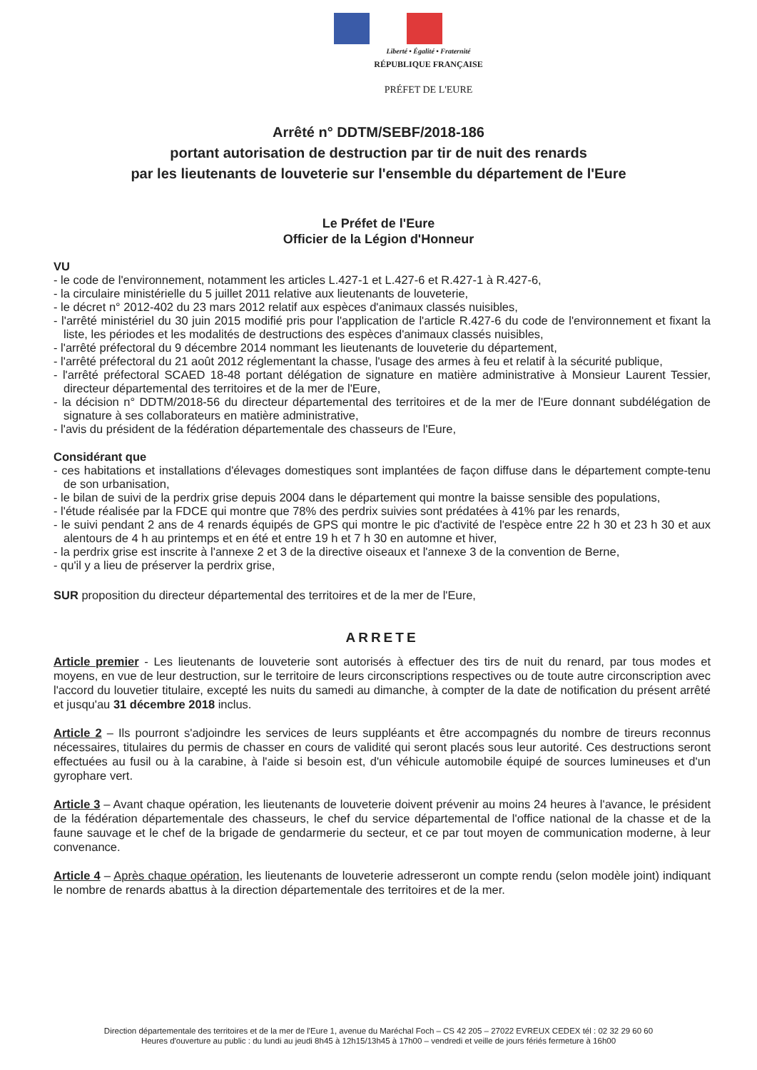Liberté • Égalité • Fraternité
RÉPUBLIQUE FRANÇAISE
PRÉFET DE L'EURE
Arrêté n° DDTM/SEBF/2018-186
portant autorisation de destruction par tir de nuit des renards
par les lieutenants de louveterie sur l'ensemble du département de l'Eure
Le Préfet de l'Eure
Officier de la Légion d'Honneur
VU
- le code de l'environnement, notamment les articles L.427-1 et L.427-6 et R.427-1 à R.427-6,
- la circulaire ministérielle du 5 juillet 2011 relative aux lieutenants de louveterie,
- le décret n° 2012-402 du 23 mars 2012 relatif aux espèces d'animaux classés nuisibles,
- l'arrêté ministériel du 30 juin 2015 modifié pris pour l'application de l'article R.427-6 du code de l'environnement et fixant la liste, les périodes et les modalités de destructions des espèces d'animaux classés nuisibles,
- l'arrêté préfectoral du 9 décembre 2014 nommant les lieutenants de louveterie du département,
- l'arrêté préfectoral du 21 août 2012 réglementant la chasse, l'usage des armes à feu et relatif à la sécurité publique,
- l'arrêté préfectoral SCAED 18-48 portant délégation de signature en matière administrative à Monsieur Laurent Tessier, directeur départemental des territoires et de la mer de l'Eure,
- la décision n° DDTM/2018-56 du directeur départemental des territoires et de la mer de l'Eure donnant subdélégation de signature à ses collaborateurs en matière administrative,
- l'avis du président de la fédération départementale des chasseurs de l'Eure,
Considérant que
- ces habitations et installations d'élevages domestiques sont implantées de façon diffuse dans le département compte-tenu de son urbanisation,
- le bilan de suivi de la perdrix grise depuis 2004 dans le département qui montre la baisse sensible des populations,
- l'étude réalisée par la FDCE qui montre que 78% des perdrix suivies sont prédatées à 41% par les renards,
- le suivi pendant 2 ans de 4 renards équipés de GPS qui montre le pic d'activité de l'espèce entre 22 h 30 et 23 h 30 et aux alentours de 4 h au printemps et en été et entre 19 h et 7 h 30 en automne et hiver,
- la perdrix grise est inscrite à l'annexe 2 et 3 de la directive oiseaux et l'annexe 3 de la convention de Berne,
- qu'il y a lieu de préserver la perdrix grise,
SUR proposition du directeur départemental des territoires et de la mer de l'Eure,
ARRETE
Article premier - Les lieutenants de louveterie sont autorisés à effectuer des tirs de nuit du renard, par tous modes et moyens, en vue de leur destruction, sur le territoire de leurs circonscriptions respectives ou de toute autre circonscription avec l'accord du louvetier titulaire, excepté les nuits du samedi au dimanche, à compter de la date de notification du présent arrêté et jusqu'au 31 décembre 2018 inclus.
Article 2 – Ils pourront s'adjoindre les services de leurs suppléants et être accompagnés du nombre de tireurs reconnus nécessaires, titulaires du permis de chasser en cours de validité qui seront placés sous leur autorité. Ces destructions seront effectuées au fusil ou à la carabine, à l'aide si besoin est, d'un véhicule automobile équipé de sources lumineuses et d'un gyrophare vert.
Article 3 – Avant chaque opération, les lieutenants de louveterie doivent prévenir au moins 24 heures à l'avance, le président de la fédération départementale des chasseurs, le chef du service départemental de l'office national de la chasse et de la faune sauvage et le chef de la brigade de gendarmerie du secteur, et ce par tout moyen de communication moderne, à leur convenance.
Article 4 – Après chaque opération, les lieutenants de louveterie adresseront un compte rendu (selon modèle joint) indiquant le nombre de renards abattus à la direction départementale des territoires et de la mer.
Direction départementale des territoires et de la mer de l'Eure 1, avenue du Maréchal Foch – CS 42 205 – 27022 EVREUX CEDEX tél : 02 32 29 60 60
Heures d'ouverture au public : du lundi au jeudi 8h45 à 12h15/13h45 à 17h00 – vendredi et veille de jours fériés fermeture à 16h00